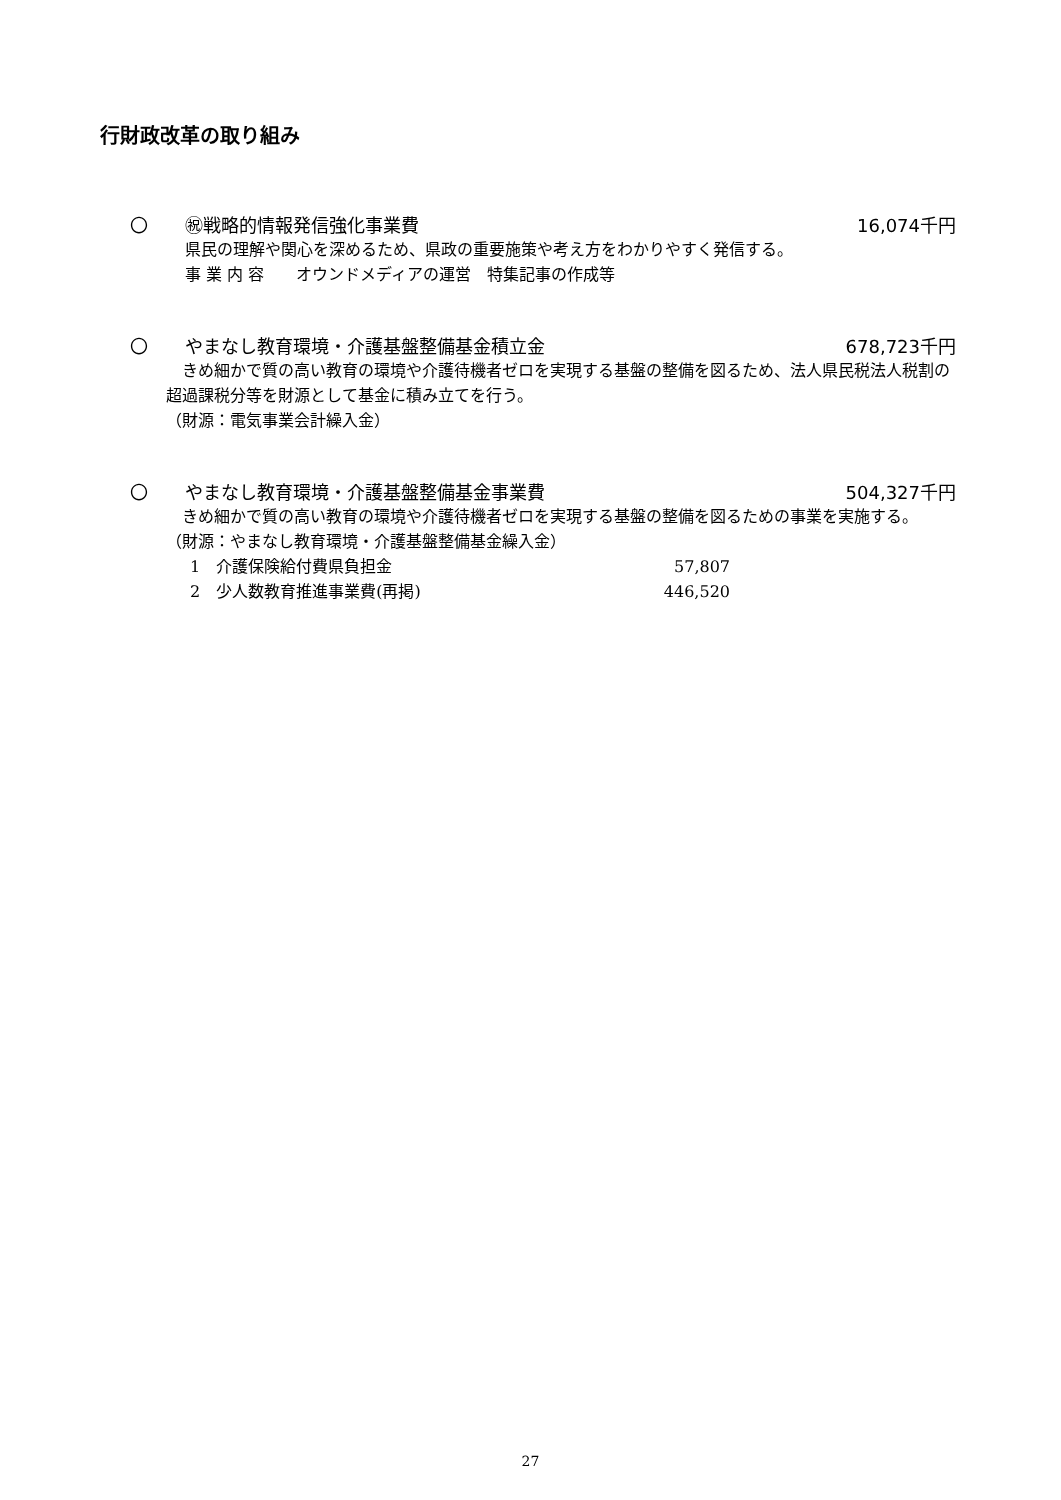行財政改革の取り組み
〇 ㊗戦略的情報発信強化事業費 16,074千円
県民の理解や関心を深めるため、県政の重要施策や考え方をわかりやすく発信する。
事 業 内 容　　オウンドメディアの運営　特集記事の作成等
〇 やまなし教育環境・介護基盤整備基金積立金
678,723千円
　きめ細かで質の高い教育の環境や介護待機者ゼロを実現する基盤の整備を図るため、法人県民税法人税割の超過課税分等を財源として基金に積み立てを行う。
（財源：電気事業会計繰入金）
〇 やまなし教育環境・介護基盤整備基金事業費
504,327千円
　きめ細かで質の高い教育の環境や介護待機者ゼロを実現する基盤の整備を図るための事業を実施する。
（財源：やまなし教育環境・介護基盤整備基金繰入金）
1　介護保険給付費県負担金 57,807
2　少人数教育推進事業費(再掲) 446,520
27